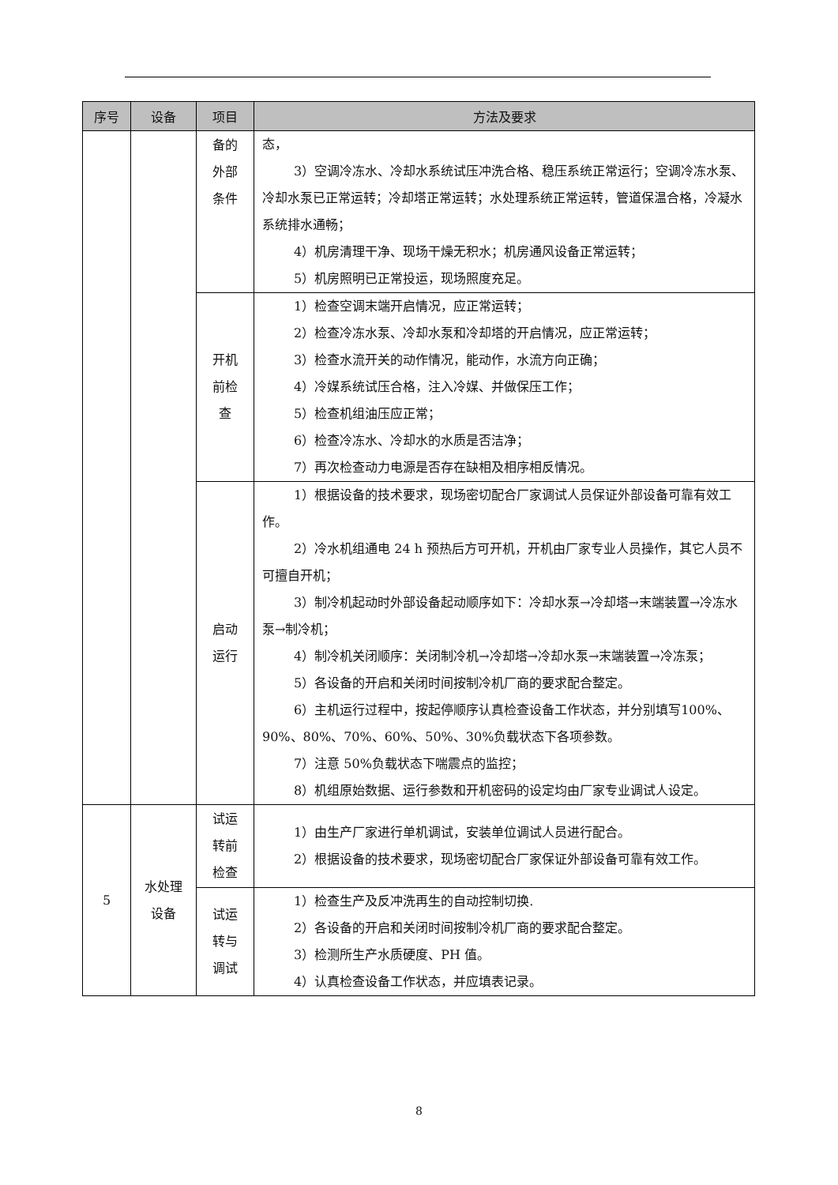| 序号 | 设备 | 项目 | 方法及要求 |
| --- | --- | --- | --- |
| | | 备的 外部 条件 | 态， 3）空调冷冻水、冷却水系统试压冲洗合格、稳压系统正常运行；空调冷冻水泵、冷却水泵已正常运转；冷却塔正常运转；水处理系统正常运转，管道保温合格，冷凝水系统排水通畅； 4）机房清理干净、现场干燥无积水；机房通风设备正常运转； 5）机房照明已正常投运，现场照度充足。 |
| | | 开机 前检 查 | 1）检查空调末端开启情况，应正常运转； 2）检查冷冻水泵、冷却水泵和冷却塔的开启情况，应正常运转； 3）检查水流开关的动作情况，能动作，水流方向正确； 4）冷媒系统试压合格，注入冷媒、并做保压工作； 5）检查机组油压应正常； 6）检查冷冻水、冷却水的水质是否洁净； 7）再次检查动力电源是否存在缺相及相序相反情况。 |
| | | 启动 运行 | 1）根据设备的技术要求，现场密切配合厂家调试人员保证外部设备可靠有效工作。 2）冷水机组通电 24 h 预热后方可开机，开机由厂家专业人员操作，其它人员不可擅自开机； 3）制冷机起动时外部设备起动顺序如下：冷却水泵→冷却塔→末端装置→冷冻水泵→制冷机； 4）制冷机关闭顺序：关闭制冷机→冷却塔→冷却水泵→末端装置→冷冻泵； 5）各设备的开启和关闭时间按制冷机厂商的要求配合整定。 6）主机运行过程中，按起停顺序认真检查设备工作状态，并分别填写100%、90%、80%、70%、60%、50%、30%负载状态下各项参数。 7）注意 50%负载状态下喘震点的监控； 8）机组原始数据、运行参数和开机密码的设定均由厂家专业调试人设定。 |
| 5 | 水处理 设备 | 试运 转前 检查 | 1）由生产厂家进行单机调试，安装单位调试人员进行配合。 2）根据设备的技术要求，现场密切配合厂家保证外部设备可靠有效工作。 |
| | | 试运 转与 调试 | 1）检查生产及反冲洗再生的自动控制切换. 2）各设备的开启和关闭时间按制冷机厂商的要求配合整定。 3）检测所生产水质硬度、PH 值。 4）认真检查设备工作状态，并应填表记录。 |
8